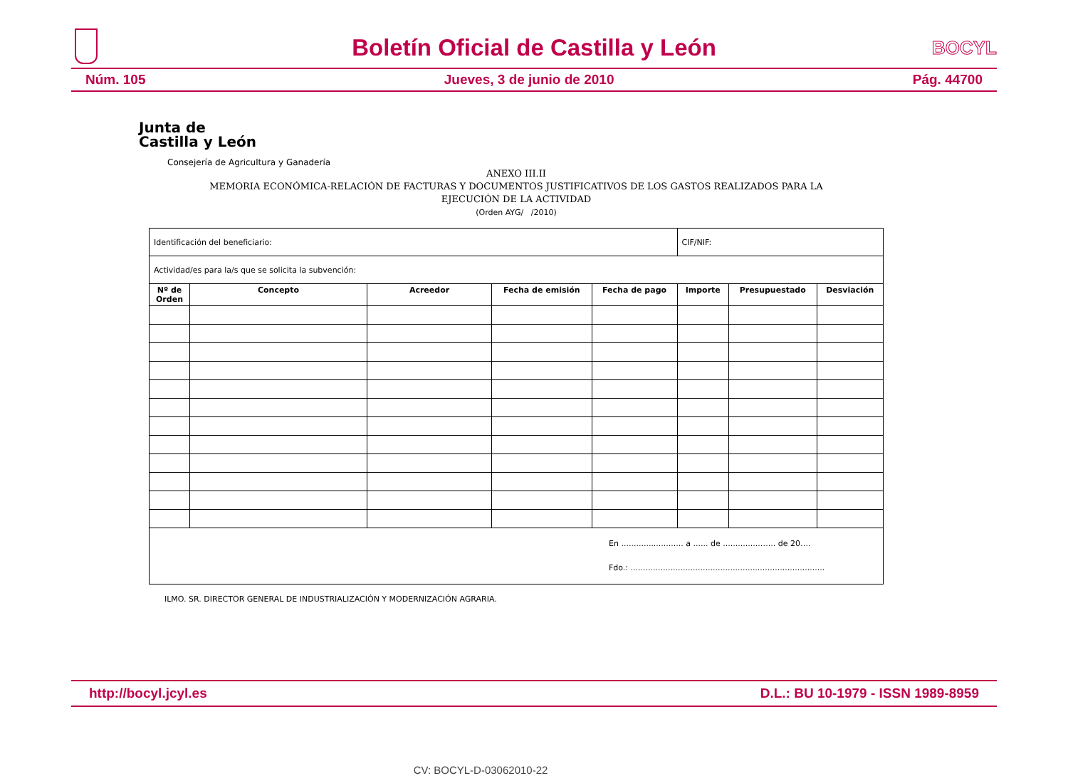Boletín Oficial de Castilla y León
BOCYL
Núm. 105 Jueves, 3 de junio de 2010 Pág. 44700
Junta de
Castilla y León
Consejería de Agricultura y Ganadería
ANEXO III.II
MEMORIA ECONÓMICA-RELACIÓN DE FACTURAS Y DOCUMENTOS JUSTIFICATIVOS DE LOS GASTOS REALIZADOS PARA LA
EJECUCIÓN DE LA ACTIVIDAD
(Orden AYG/ /2010)
| Identificación del beneficiario: | | | | | CIF/NIF: | | |
| Actividad/es para la/s que se solicita la subvención: | | | | | | | |
| Nº de Orden | Concepto | Acreedor | Fecha de emisión | Fecha de pago | Importe | Presupuestado | Desviación |
| En ......................... a ...... de ...............…... de 20…. Fdo.: .............................................................................. | | | | | | | |
ILMO. SR. DIRECTOR GENERAL DE INDUSTRIALIZACIÓN Y MODERNIZACIÓN AGRARIA.
http://bocyl.jcyl.es D.L.: BU 10-1979 - ISSN 1989-8959
CV: BOCYL-D-03062010-22